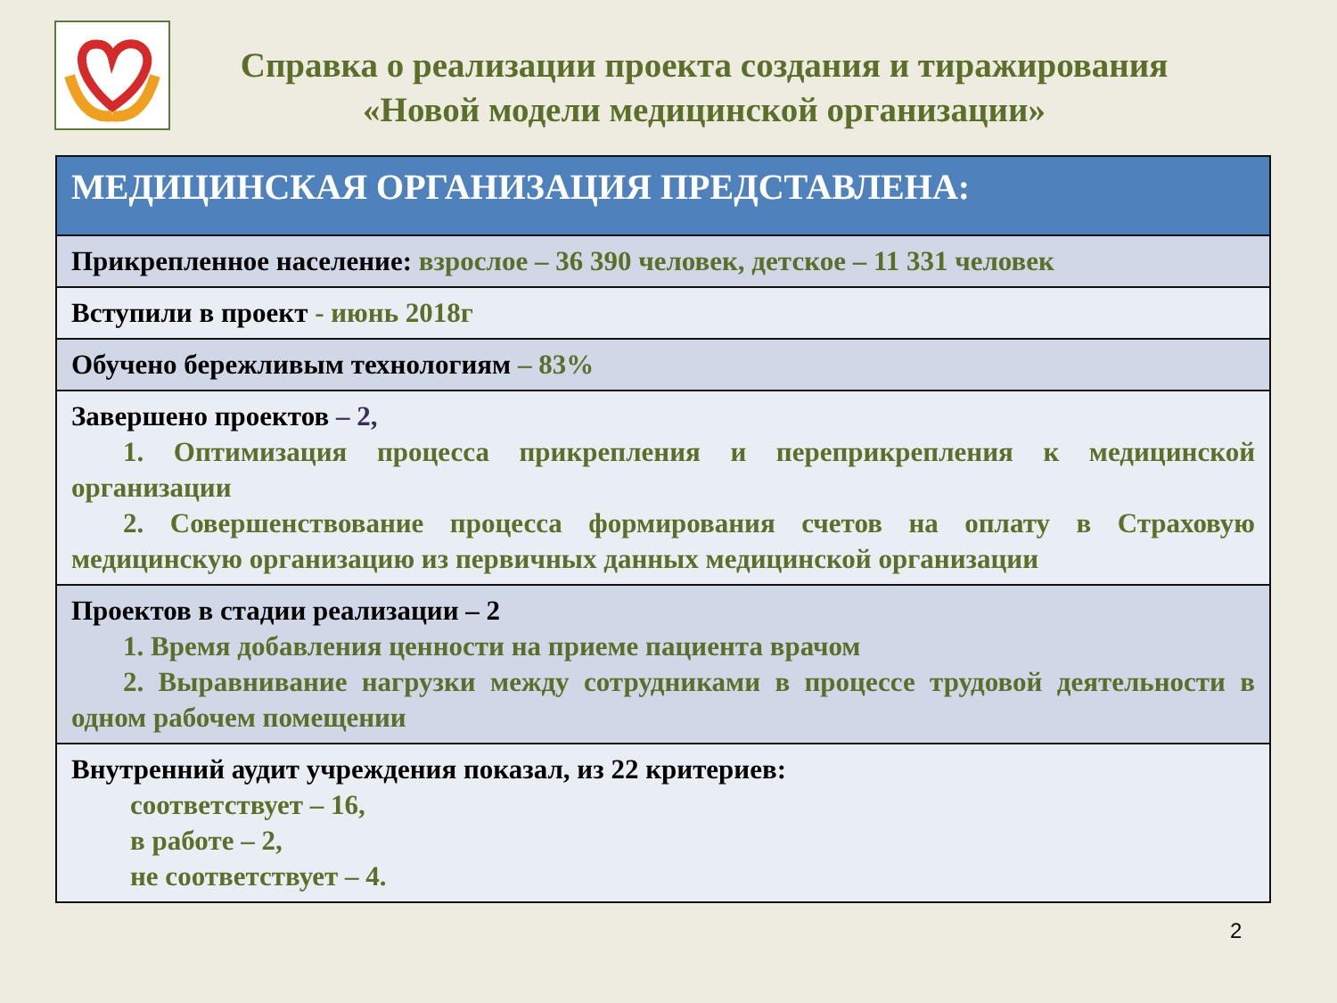Справка о реализации проекта создания и тиражирования
«Новой модели медицинской организации»
| МЕДИЦИНСКАЯ ОРГАНИЗАЦИЯ ПРЕДСТАВЛЕНА: |
| --- |
| Прикрепленное население: взрослое – 36 390 человек, детское – 11 331 человек |
| Вступили в проект - июнь 2018г |
| Обучено бережливым технологиям – 83% |
| Завершено проектов – 2, 1. Оптимизация процесса прикрепления и переприкрепления к медицинской организации 2. Совершенствование процесса формирования счетов на оплату в Страховую медицинскую организацию из первичных данных медицинской организации |
| Проектов в стадии реализации – 2 1. Время добавления ценности на приеме пациента врачом 2. Выравнивание нагрузки между сотрудниками в процессе трудовой деятельности в одном рабочем помещении |
| Внутренний аудит учреждения показал, из 22 критериев: соответствует – 16, в работе – 2, не соответствует – 4. |
2